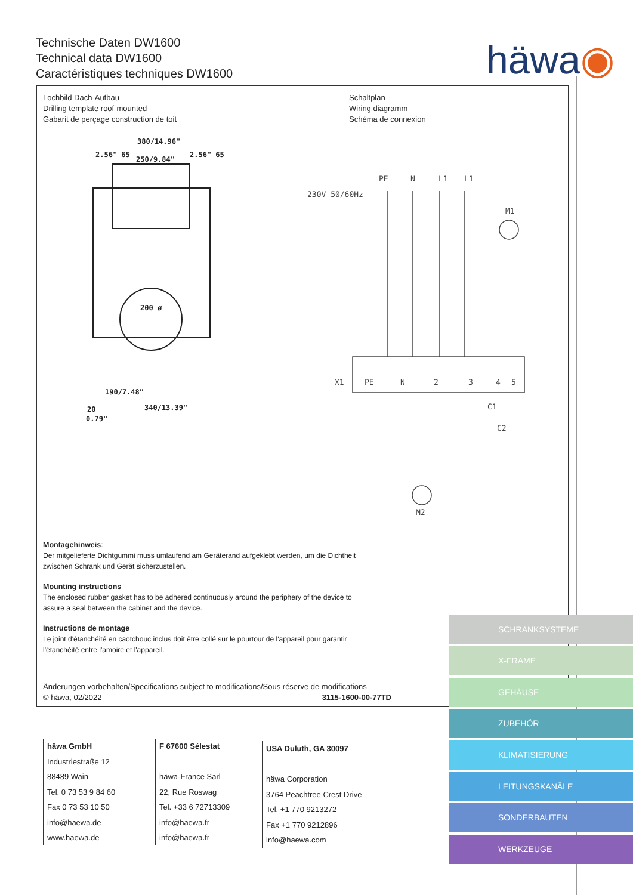Technische Daten DW1600
Technical data DW1600
Caractéristiques techniques DW1600
häwa◉
Lochbild Dach-Aufbau
Drilling template roof-mounted
Gabarit de perçage construction de toit
Schaltplan
Wiring diagramm
Schéma de connexion
380/14.96"
250/9.84"
2.56" 65
2.56" 65
190/7.48"
340/13.39"
20
0.79"
200 ø
PE
N
L1
L1
230V 50/60Hz
M1
X1
PE
N
2
3
4
5
C1
C2
M2
Montagehinweis:
Der mitgelieferte Dichtgummi muss umlaufend am Geräterand aufgeklebt werden, um die Dichtheit zwischen Schrank und Gerät sicherzustellen.
Mounting instructions
The enclosed rubber gasket has to be adhered continuously around the periphery of the device to assure a seal between the cabinet and the device.
Instructions de montage
Le joint d'étanchéité en caotchouc inclus doit être collé sur le pourtour de l'appareil pour garantir l'étanchéité entre l'amoire et l'appareil.
Änderungen vorbehalten/Specifications subject to modifications/Sous réserve de modifications
© häwa, 02/2022 3115-1600-00-77TD
häwa GmbH
Industriestraße 12
88489 Wain
Tel. 0 73 53 9 84 60
Fax 0 73 53 10 50
info@haewa.de
www.haewa.de
F 67600 Sélestat
häwa-France Sarl
22, Rue Roswag
Tel. +33 6 72713309
info@haewa.fr
info@haewa.fr
USA Duluth, GA 30097
häwa Corporation
3764 Peachtree Crest Drive
Tel. +1 770 9213272
Fax +1 770 9212896
info@haewa.com
SCHRANKSYSTEME
X-FRAME
GEHÄUSE
ZUBEHÖR
KLIMATISIERUNG
LEITUNGSKANÄLE
SONDERBAUTEN
WERKZEUGE